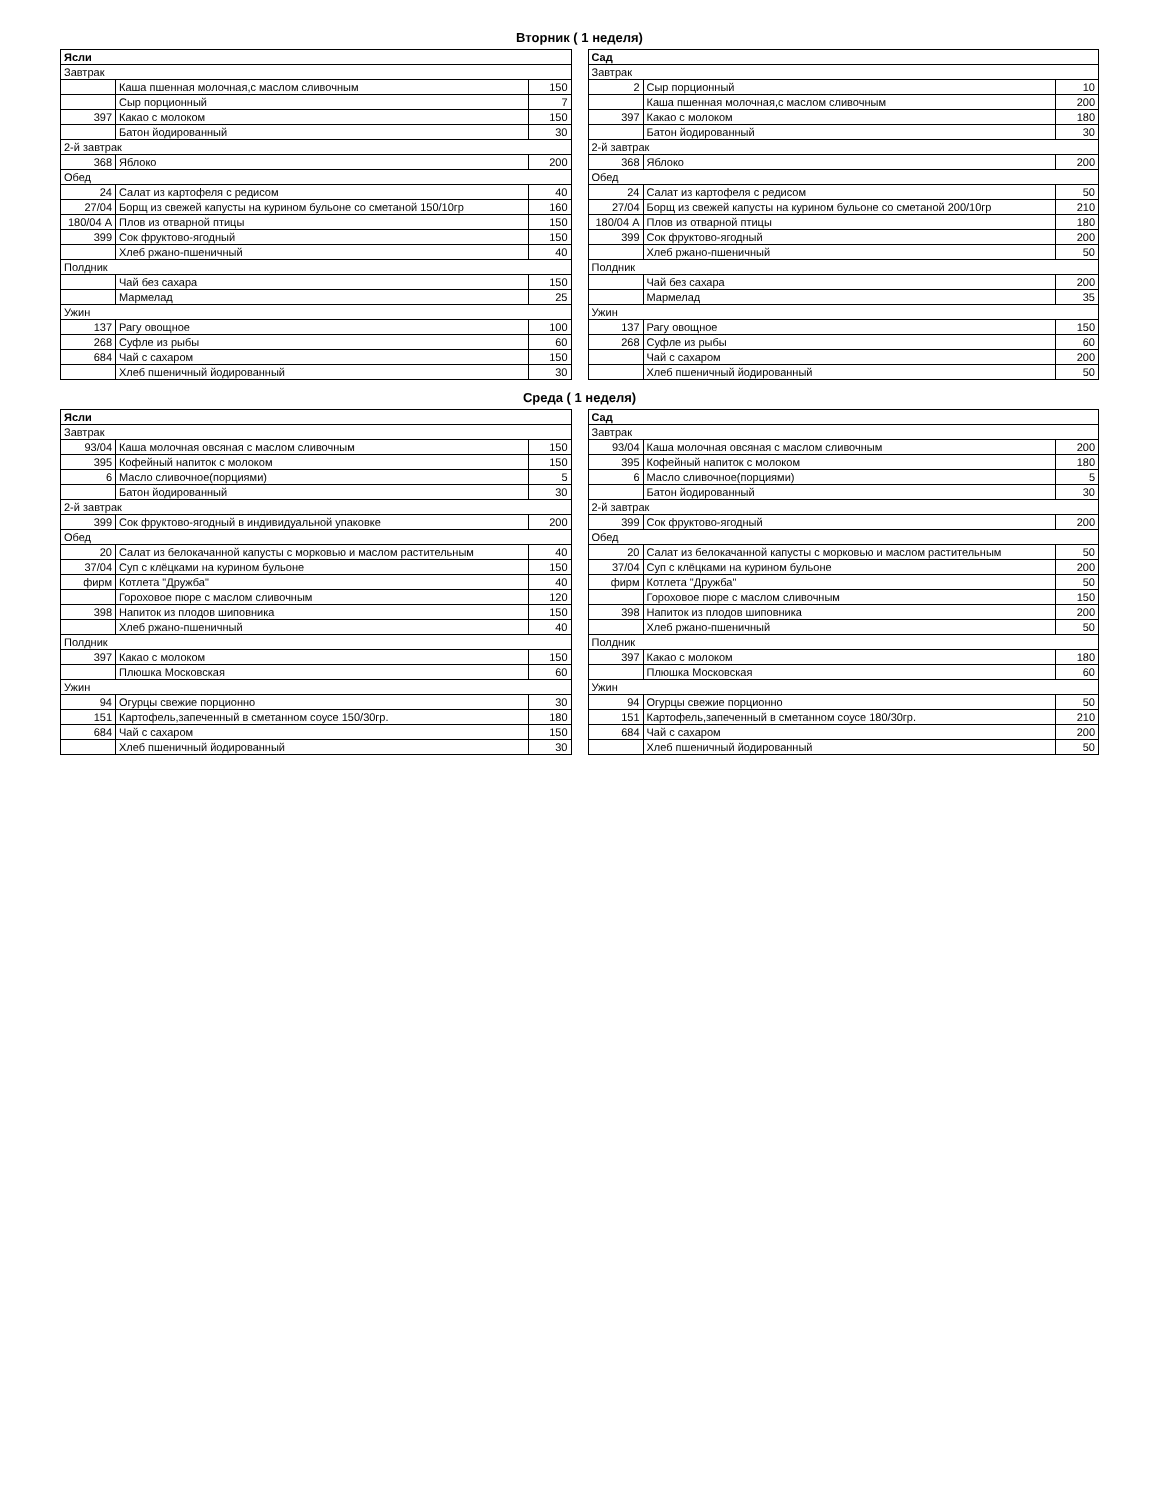Вторник ( 1 неделя)
| Ясли | | |
| Завтрак | | |
| | Каша пшенная молочная,с маслом сливочным | 150 |
| | Сыр порционный | 7 |
| 397 | Какао с молоком | 150 |
| | Батон йодированный | 30 |
| 2-й завтрак | | |
| 368 | Яблоко | 200 |
| Обед | | |
| 24 | Салат из картофеля с редисом | 40 |
| 27/04 | Борщ из свежей капусты на курином бульоне со сметаной 150/10гр | 160 |
| 180/04 А | Плов из отварной птицы | 150 |
| 399 | Сок фруктово-ягодный | 150 |
| | Хлеб ржано-пшеничный | 40 |
| Полдник | | |
| | Чай без сахара | 150 |
| | Мармелад | 25 |
| Ужин | | |
| 137 | Рагу овощное | 100 |
| 268 | Суфле из рыбы | 60 |
| 684 | Чай с сахаром | 150 |
| | Хлеб пшеничный йодированный | 30 |
| Сад | | |
| Завтрак | | |
| 2 | Сыр порционный | 10 |
| | Каша пшенная молочная,с маслом сливочным | 200 |
| 397 | Какао с молоком | 180 |
| | Батон йодированный | 30 |
| 2-й завтрак | | |
| 368 | Яблоко | 200 |
| Обед | | |
| 24 | Салат из картофеля с редисом | 50 |
| 27/04 | Борщ из свежей капусты на курином бульоне со сметаной 200/10гр | 210 |
| 180/04 А | Плов из отварной птицы | 180 |
| 399 | Сок фруктово-ягодный | 200 |
| | Хлеб ржано-пшеничный | 50 |
| Полдник | | |
| | Чай без сахара | 200 |
| | Мармелад | 35 |
| Ужин | | |
| 137 | Рагу овощное | 150 |
| 268 | Суфле из рыбы | 60 |
| | Чай с сахаром | 200 |
| | Хлеб пшеничный йодированный | 50 |
Среда ( 1 неделя)
| Ясли | | |
| Завтрак | | |
| 93/04 | Каша молочная овсяная с маслом сливочным | 150 |
| 395 | Кофейный напиток с молоком | 150 |
| 6 | Масло сливочное(порциями) | 5 |
| | Батон йодированный | 30 |
| 2-й завтрак | | |
| 399 | Сок фруктово-ягодный в индивидуальной упаковке | 200 |
| Обед | | |
| 20 | Салат из белокачанной капусты с морковью и маслом растительным | 40 |
| 37/04 | Суп с клёцками на курином бульоне | 150 |
| фирм | Котлета "Дружба" | 40 |
| | Гороховое пюре с маслом сливочным | 120 |
| 398 | Напиток из плодов шиповника | 150 |
| | Хлеб ржано-пшеничный | 40 |
| Полдник | | |
| 397 | Какао с молоком | 150 |
| | Плюшка Московская | 60 |
| Ужин | | |
| 94 | Огурцы свежие порционно | 30 |
| 151 | Картофель,запеченный в сметанном соусе 150/30гр. | 180 |
| 684 | Чай с сахаром | 150 |
| | Хлеб пшеничный йодированный | 30 |
| Сад | | |
| Завтрак | | |
| 93/04 | Каша молочная овсяная с маслом сливочным | 200 |
| 395 | Кофейный напиток с молоком | 180 |
| 6 | Масло сливочное(порциями) | 5 |
| | Батон йодированный | 30 |
| 2-й завтрак | | |
| 399 | Сок фруктово-ягодный | 200 |
| Обед | | |
| 20 | Салат из белокачанной капусты с морковью и маслом растительным | 50 |
| 37/04 | Суп с клёцками на курином бульоне | 200 |
| фирм | Котлета "Дружба" | 50 |
| | Гороховое пюре с маслом сливочным | 150 |
| 398 | Напиток из плодов шиповника | 200 |
| | Хлеб ржано-пшеничный | 50 |
| Полдник | | |
| 397 | Какао с молоком | 180 |
| | Плюшка Московская | 60 |
| Ужин | | |
| 94 | Огурцы свежие порционно | 50 |
| 151 | Картофель,запеченный в сметанном соусе 180/30гр. | 210 |
| 684 | Чай с сахаром | 200 |
| | Хлеб пшеничный йодированный | 50 |